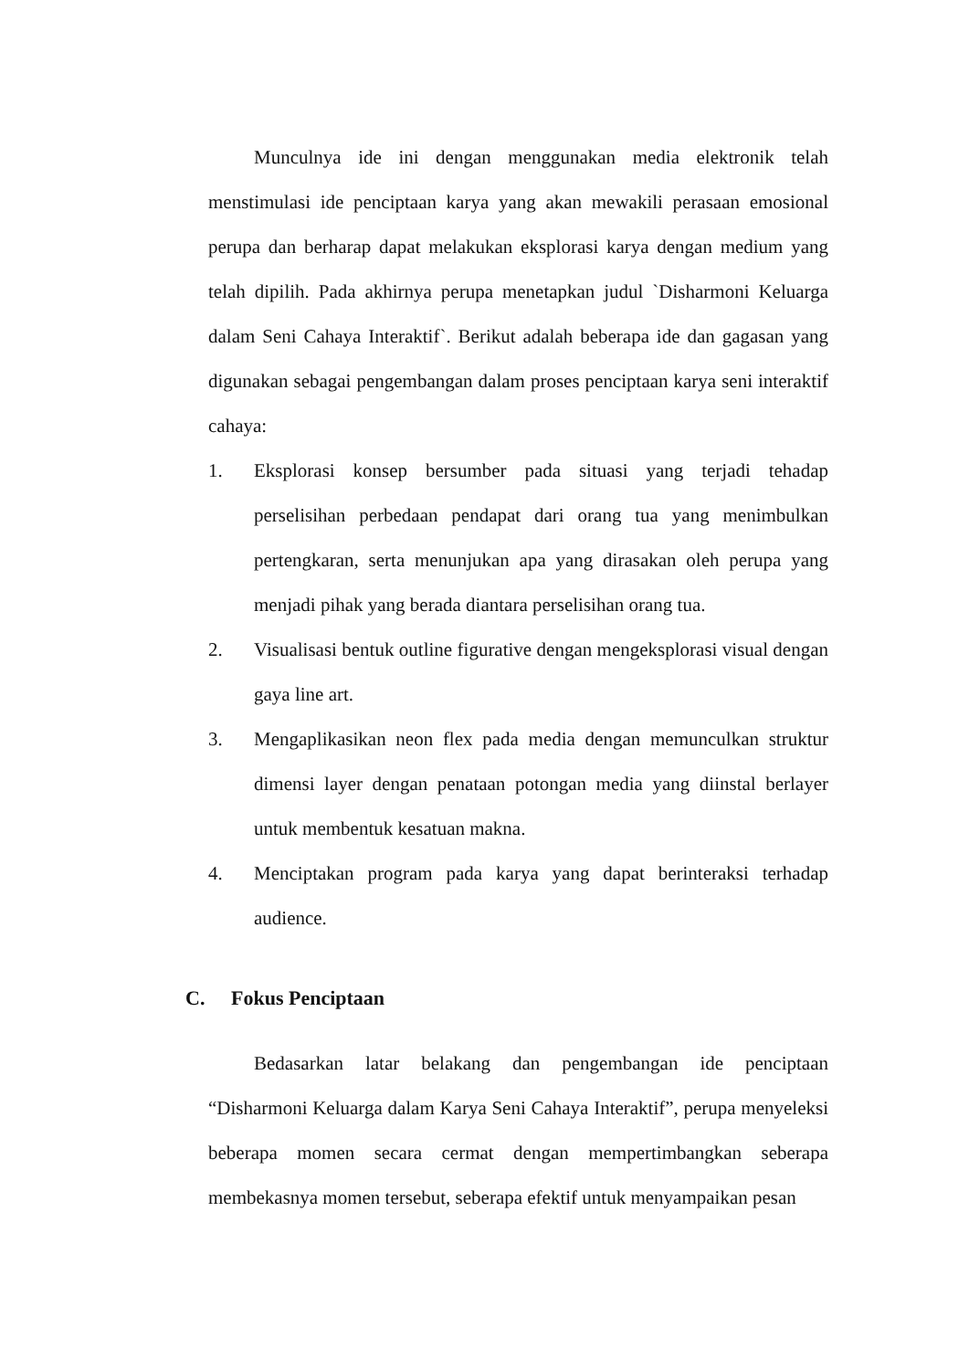Munculnya ide ini dengan menggunakan media elektronik telah menstimulasi ide penciptaan karya yang akan mewakili perasaan emosional perupa dan berharap dapat melakukan eksplorasi karya dengan medium yang telah dipilih. Pada akhirnya perupa menetapkan judul `Disharmoni Keluarga dalam Seni Cahaya Interaktif`. Berikut adalah beberapa ide dan gagasan yang digunakan sebagai pengembangan dalam proses penciptaan karya seni interaktif cahaya:
1. Eksplorasi konsep bersumber pada situasi yang terjadi tehadap perselisihan perbedaan pendapat dari orang tua yang menimbulkan pertengkaran, serta menunjukan apa yang dirasakan oleh perupa yang menjadi pihak yang berada diantara perselisihan orang tua.
2. Visualisasi bentuk outline figurative dengan mengeksplorasi visual dengan gaya line art.
3. Mengaplikasikan neon flex pada media dengan memunculkan struktur dimensi layer dengan penataan potongan media yang diinstal berlayer untuk membentuk kesatuan makna.
4. Menciptakan program pada karya yang dapat berinteraksi terhadap audience.
C. Fokus Penciptaan
Bedasarkan latar belakang dan pengembangan ide penciptaan “Disharmoni Keluarga dalam Karya Seni Cahaya Interaktif”, perupa menyeleksi beberapa momen secara cermat dengan mempertimbangkan seberapa membekasnya momen tersebut, seberapa efektif untuk menyampaikan pesan